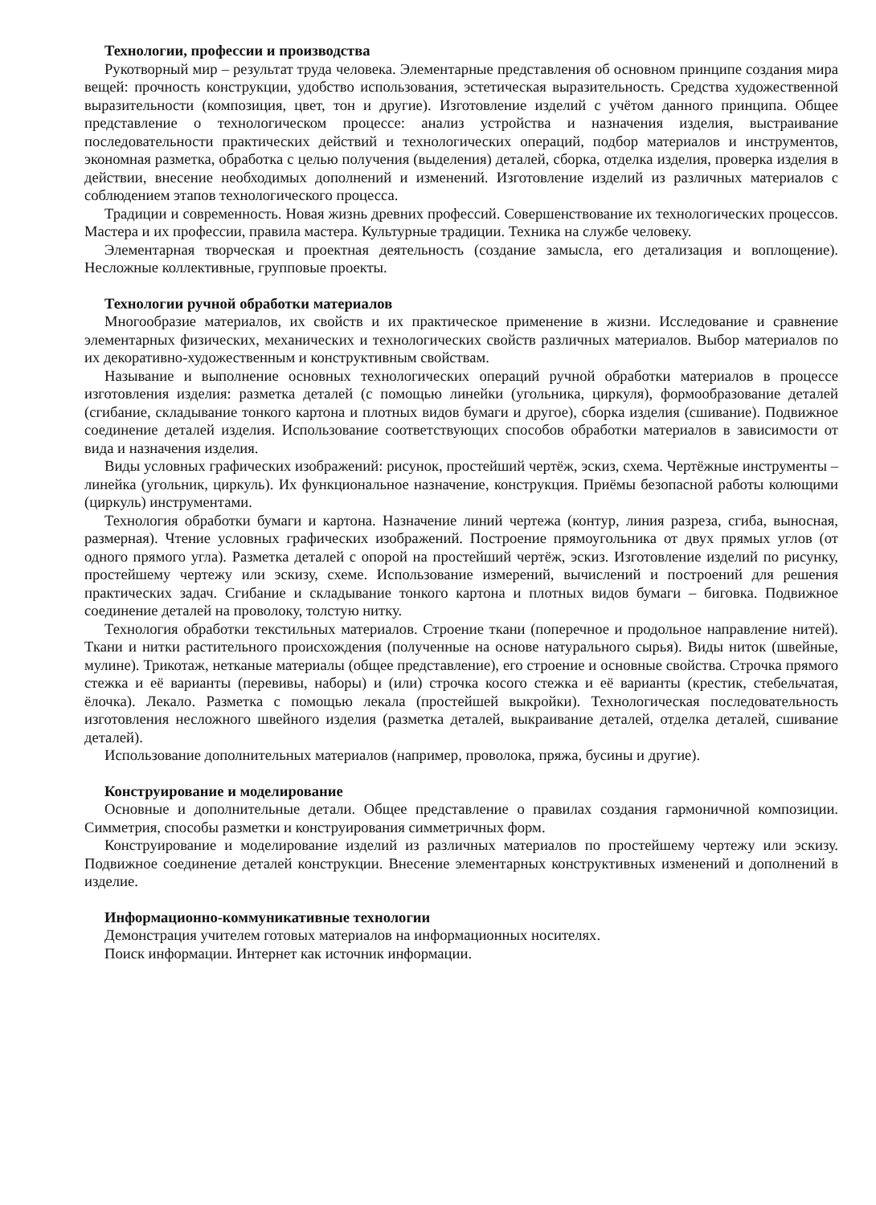Технологии, профессии и производства
Рукотворный мир – результат труда человека. Элементарные представления об основном принципе создания мира вещей: прочность конструкции, удобство использования, эстетическая выразительность. Средства художественной выразительности (композиция, цвет, тон и другие). Изготовление изделий с учётом данного принципа. Общее представление о технологическом процессе: анализ устройства и назначения изделия, выстраивание последовательности практических действий и технологических операций, подбор материалов и инструментов, экономная разметка, обработка с целью получения (выделения) деталей, сборка, отделка изделия, проверка изделия в действии, внесение необходимых дополнений и изменений. Изготовление изделий из различных материалов с соблюдением этапов технологического процесса.
Традиции и современность. Новая жизнь древних профессий. Совершенствование их технологических процессов. Мастера и их профессии, правила мастера. Культурные традиции. Техника на службе человеку.
Элементарная творческая и проектная деятельность (создание замысла, его детализация и воплощение). Несложные коллективные, групповые проекты.
Технологии ручной обработки материалов
Многообразие материалов, их свойств и их практическое применение в жизни. Исследование и сравнение элементарных физических, механических и технологических свойств различных материалов. Выбор материалов по их декоративно-художественным и конструктивным свойствам.
Называние и выполнение основных технологических операций ручной обработки материалов в процессе изготовления изделия: разметка деталей (с помощью линейки (угольника, циркуля), формообразование деталей (сгибание, складывание тонкого картона и плотных видов бумаги и другое), сборка изделия (сшивание). Подвижное соединение деталей изделия. Использование соответствующих способов обработки материалов в зависимости от вида и назначения изделия.
Виды условных графических изображений: рисунок, простейший чертёж, эскиз, схема. Чертёжные инструменты – линейка (угольник, циркуль). Их функциональное назначение, конструкция. Приёмы безопасной работы колющими (циркуль) инструментами.
Технология обработки бумаги и картона. Назначение линий чертежа (контур, линия разреза, сгиба, выносная, размерная). Чтение условных графических изображений. Построение прямоугольника от двух прямых углов (от одного прямого угла). Разметка деталей с опорой на простейший чертёж, эскиз. Изготовление изделий по рисунку, простейшему чертежу или эскизу, схеме. Использование измерений, вычислений и построений для решения практических задач. Сгибание и складывание тонкого картона и плотных видов бумаги – биговка. Подвижное соединение деталей на проволоку, толстую нитку.
Технология обработки текстильных материалов. Строение ткани (поперечное и продольное направление нитей). Ткани и нитки растительного происхождения (полученные на основе натурального сырья). Виды ниток (швейные, мулине). Трикотаж, нетканые материалы (общее представление), его строение и основные свойства. Строчка прямого стежка и её варианты (перевивы, наборы) и (или) строчка косого стежка и её варианты (крестик, стебельчатая, ёлочка). Лекало. Разметка с помощью лекала (простейшей выкройки). Технологическая последовательность изготовления несложного швейного изделия (разметка деталей, выкраивание деталей, отделка деталей, сшивание деталей).
Использование дополнительных материалов (например, проволока, пряжа, бусины и другие).
Конструирование и моделирование
Основные и дополнительные детали. Общее представление о правилах создания гармоничной композиции. Симметрия, способы разметки и конструирования симметричных форм.
Конструирование и моделирование изделий из различных материалов по простейшему чертежу или эскизу. Подвижное соединение деталей конструкции. Внесение элементарных конструктивных изменений и дополнений в изделие.
Информационно-коммуникативные технологии
Демонстрация учителем готовых материалов на информационных носителях.
Поиск информации. Интернет как источник информации.